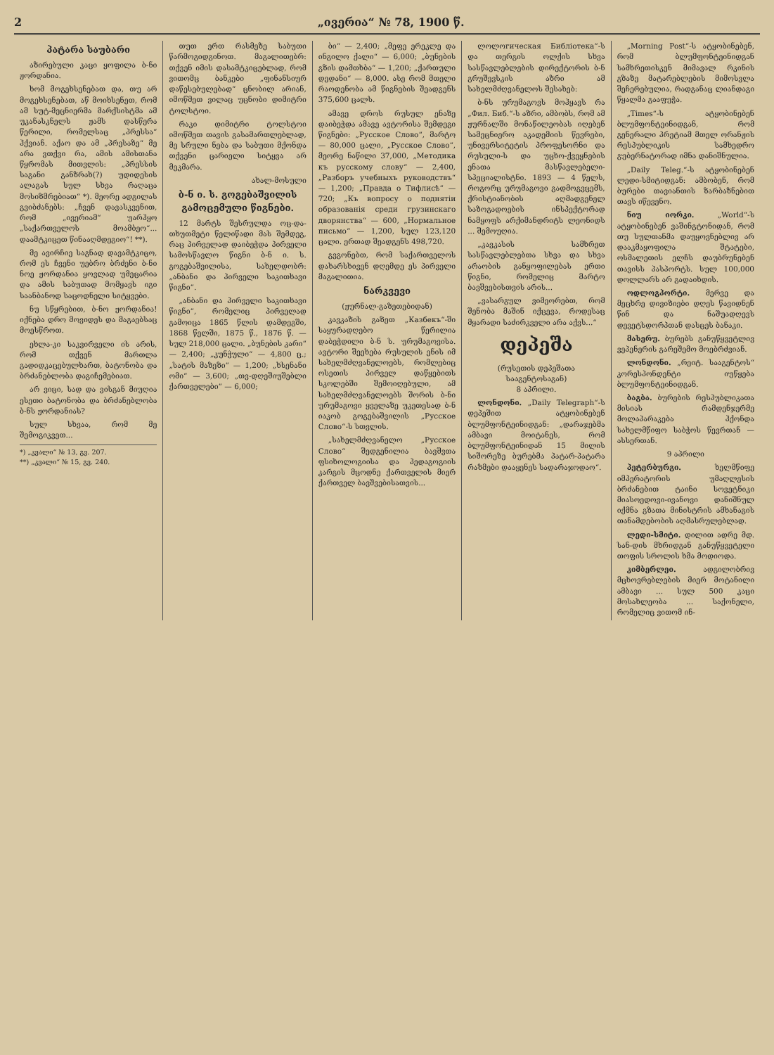2 „ივერია“ № 78, 1900 წ.
პატარა საუბარი
აზირებული კაცი ყოფილა ბ-ნი ჟორდანია.
ხომ მოგეხსენებათ და, თუ არ მოგეხსენებათ, აწ მოიხსენეთ, რომ ამ სუტ-მეცნიერმა მარქსისტმა ამ უკანასკნელს ჟამს დასწერა წერილი, რომელსაც „პრესსა“ ჰქვიან. აქაო და ამ „პრესაზე“ მე არა ვთქვი რა, ამის ამისთანა წყრომას მითვლის: „პრესსის საგანი განზრახ(?) უდიდესის ალაგას სულ სხვა რაღაცა მოსიზმრებიათ“ *). მეორე ადგილას გვიბძანებს: „ჩვენ დავასკვენით, რომ „ივერიამ“ უარჰყო „საქართველოს მოამბეო“... დაამტკიცეთ წინააღმდეგიო“! **).
მე ავირჩიე საგნად დავამტკიცო, რომ ეს ჩვენი უებრო ბრძენი ბ-ნი ნოე ჟორდანია ყოვლად უმეცარია და ამის საბუთად მომყავს იგი საანბანოდ საცოდნელი სიტყვები.
ნუ სწყრებით, ბ-ნო ჟორდანია! იქნება დრო მოვიდეს და მაგაებსაც მოესწროთ.
ეხლა-კი საკვირველი ის არის, რომ თქვენ მართლა გადიდკაცებულხართ, ბატონობა და ბრძანებლობა დაგიჩემებიათ.
არ ვიცი, სად და ვისგან მიუღია ესეთი ბატონობა და ბრძანებლობა ბ-ნს ჟორდანიას?
სულ სხვაა, რომ მე შემოგიკვეთ...
*) „კვალი“ № 13, გვ. 207.
**) „კვალი“ № 15, გვ. 240.
თუთ ერთ რასმეზე საბუთი წარმოგიდგინოთ. მაგალითებრ: თქვენ იმის დასამტკიცებლად, რომ ვითომც ბანკები „ფინანსიურ დაწესებულებად“ ცნობილ არიან, იმოწმეთ ვილაც უცნობი დიმიტრი ტოლსტოი.
რაკი დიმიტრი ტოლსტოი იმოწმეთ თავის გასამართლებლად, მე სრული ნება და საბუთი მქონდა თქვენი ცარიელი სიტყვა არ მეკმარა.
ახალ-მოსული
ბ-ნ ი. ს. გოგებაშვილის გამოცემული წიგნები.
12 მარტს შესრულდა ოც-და-თხუთმეტი წელიწადი მას შემდეგ, რაც პირველად დაიბეჭდა პირველი სამოსწავლო წიგნი ბ-ნ ი. ს. გოგებაშვილისა, სახელდობრ: „ანბანი და პირველი საკითხავი წიგნი“.
„ანბანი და პირველი საკითხავი წიგნი“, რომელიც პირველად გამოიცა 1865 წლის დამდეგში, 1868 წელში, 1875 წ., 1876 წ. — სულ 218,000 ცალი. „ბუნების კარი“ — 2,400; „კუნჭული“ — 4,800 ც.; „სატის მაზეზი“ — 1,200; „ხსენანი ომი“ — 3,600; „თვ-დღეშიუშებლი ქართველები“ — 6,000;
ბი“ — 2,400; „მეფე ერეკლე და ინგილო ქალი“ — 6,000; „ბუნების გზის დამთხბა“ — 1,200; „ქართული დედანი“ — 8,000. ასე რომ მთელი რაოდენობა ამ წიგნების შეადგენს 375,600 ცალს.
ამავე დროს რუსულ ენაზე დაიბეჭდა ამავე ავტორისა შემდეგი წიგნები: „Русское Слово“, მარტო — 80,000 ცალი, „Русское Слово“, მეორე ნაწილი 37,000, „Методика къ русскому слову“ — 2,400, „Разборъ учебныхъ руководствъ“ — 1,200; „Правда о Тифлисѣ“ — 720; „Къ вопросу о поднятіи образованія среди грузинскаго дворянства“ — 600, „Нормальное письмо“ — 1,200, სულ 123,120 ცალი. ერთად შეადგენს 498,720.
გვგონებთ, რომ საქართველოს დახარსხივენ დღემდე ეს პირველი მაგალითია.
ნარკვევი
(ჟურნალ-გაზეთებიდან)
კავკაზის გაზეთ „Казбекъ“-ში საყურადღებო წერილია დაბეჭდილი ბ-ნ ს. ურუმაგოვისა. ავტორი შეეხება რუსულის ენის იმ სახელმძღვანელოებს, რომლებიც ოსეთის პირველ დაწყებითს სკოლებში შემოიღებული, ამ სახელმძღვანელოებს შორის ბ-ნი ურუმაგოვი ყველაზე უკეთესად ბ-ნ იაკობ გოგებაშვილის „Русское Слово“-ს სთვლის.
„სახელმძღვანელო „Русское Слово“ შედგენილია ბავშვთა ფსიხოლოგიისა და პედაგოგიის კარგის მცოდნე ქართველის მიერ ქართველ ბავშვებისათვის...
ლოლოгическая Библіотека“-ს და თერგის ოლქის სხვა სასწავლებლების დირექტორის ბ-ნ გრუშევსკის აზრი ამ სახელმძღვანელოს შესახებ:
ბ-ნს ურუმაგოვს მოჰყავს რა „Фил. Биб.“-ს აზრი, ამბობს, რომ ამ ჟურნალში მონაწილეობას იღებენ სამეცნიერო აკადემიის წევრები, უნივერსიტეტის პროფესორნი და რუსული-ს და უცხო-ქვეყნების ენათა მასწავლებელი-სპეციალისტნი. 1893 — 4 წელს, როგორც ურუმაგოვი გადმოგვცემს, ქრისტიანობის აღმადგენელ საზოგადოების ინსპექტორად ნამყოფს არქიმანდრიტს ლეონიდს ... შემოუღია.
„კავკასის სამხრეთ სასწავლებლებთა სხვა და სხვა არაობის განყოფილებას ერთი წიგნი, რომელიც მარტო ბავშვებისთვის არის...
„ვასარგულ ვიმეორებთ, რომ შენობა მაშინ იქცევა, როდესაც მყარადი საძირკველი არა აქვს...“
დეპეშა
(რუსეთის დეპეშათა სააგენტოსაგან)
8 აპრილი.
ლონდონი. „Daily Telegraph“-ს დეპეშით ატყობინებენ ბლუმფონტეინიდგან: „დარაჯებმა ამბავი მოიტანეს, რომ ბლუმფონტეინიდან 15 მილის სიშორეზე ბურებმა პატარ-პატარა რაზმები დააყენეს სადარაჯოდაო“.
„Morning Post“-ს ატყობინებენ, რომ ბლუმფონტეინიდგან სამხრეთისკენ მიმავალ რკინის გზაზე მატარებლების მიმოსვლა შეჩერებულია, რადგანაც ლიანდაგი წყალმა გააფუჭა.
„Times“-ს ატყობინებენ ბლუმფონტეინიდგან, რომ გენერალი პრეტიამ მთელ ორანჟის რესპუბლიკის სამხედრო გუბერნატორად იმნა დანიშნულია.
„Daily Teleg.“-ს ატყობინებენ ლედი-სმიტიდგან: ამბობენ, რომ ბურები თავიანთის ზარბაზნებით თავს იწევენო.
ნიუ იორკი. „World“-ს ატყობინებენ ვაშინგტონიდან, რომ თუ სულთანმა დაუყოვნებლივ არ დააკმაყოფილა შტატები, ოსმალეთის ელჩს დაუბრუნებენ თავისს პასპორტს. სულ 100,000 დოლლარს არ გადაიხდის.
ოდლოგპორტი. მერვე და მეცხრე დივიზიები დღეს წავიდნენ წინ და ნაშუადღევს დევეტსდორპთან დასცეს ბანაკი.
მასერუ. ბურებს განუწყვეტლივ ვეპენერის გარეშემო მოებრძვიან.
ლონდონი. „რეიტ. სააგენტოს“ კორესპონდენტი იუწყება ბლუმფონტეინიდგან.
ბაგბა. ბურების რესპუბლიკათა მისიას რამდენჯერმე მოლაპარაკება ჰქონდა სახელმწიფო საბჭოს წევრთან — ასსერთან.
9 აპრილი
პეტერბურგი. ხელმწიფე იმპერატორის უმაღლესის ბრძანებით ტაინი სოვეტნიკი მიასოედოვი-ივანოვი დანიშნულ იქმნა გზათა მინისტრის ამხანაგის თანამდებობის აღმასრულებლად.
ლედი-სმიტი. დილით ადრე მდ. სან-დის მხრიდგან განუწყვეტელი თოფის სროლის ხმა მოდიოდა.
კიმბერლეი. ადგილობრივ მცხოვრებლების მიერ მოტანილი ამბავი ... სულ 500 კაცი მოსახლეობა ... საქონელი, რომელიც ვითომ ინ-